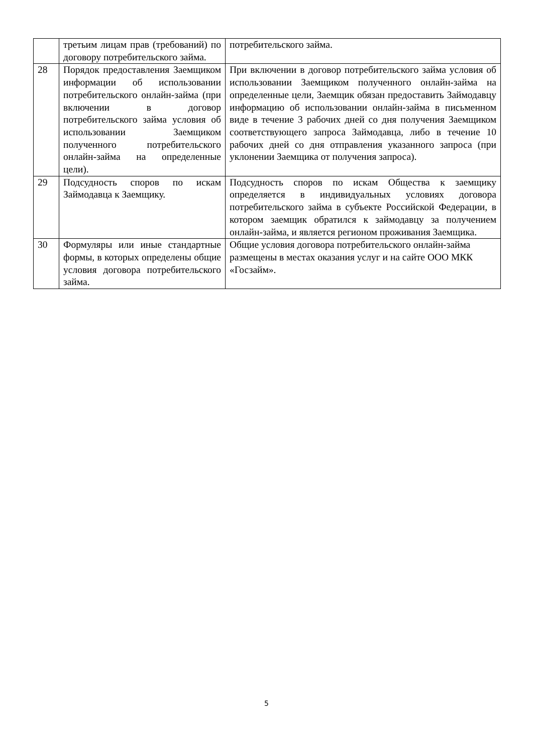| | третьим лицам прав (требований) по договору потребительского займа. | потребительского займа. |
| 28 | Порядок предоставления Заемщиком информации об использовании потребительского онлайн-займа (при включении в договор потребительского займа условия об использовании Заемщиком полученного потребительского онлайн-займа на определенные цели). | При включении в договор потребительского займа условия об использовании Заемщиком полученного онлайн-займа на определенные цели, Заемщик обязан предоставить Займодавцу информацию об использовании онлайн-займа в письменном виде в течение 3 рабочих дней со дня получения Заемщиком соответствующего запроса Займодавца, либо в течение 10 рабочих дней со дня отправления указанного запроса (при уклонении Заемщика от получения запроса). |
| 29 | Подсудность споров по искам Займодавца к Заемщику. | Подсудность споров по искам Общества к заемщику определяется в индивидуальных условиях договора потребительского займа в субъекте Российской Федерации, в котором заемщик обратился к займодавцу за получением онлайн-займа, и является регионом проживания Заемщика. |
| 30 | Формуляры или иные стандартные формы, в которых определены общие условия договора потребительского займа. | Общие условия договора потребительского онлайн-займа размещены в местах оказания услуг и на сайте ООО МКК «Госзайм». |
5